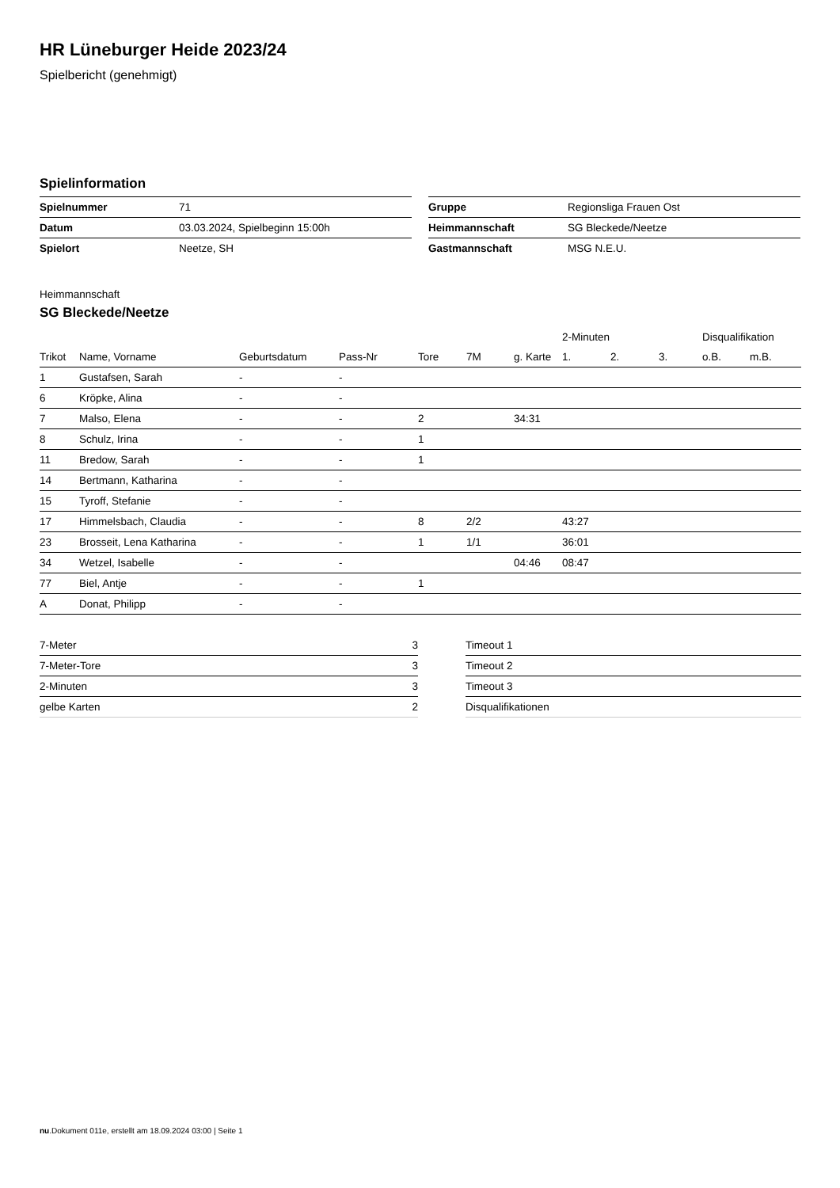HR Lüneburger Heide 2023/24
Spielbericht (genehmigt)
Spielinformation
| Spielnummer | 71 |
| Datum | 03.03.2024, Spielbeginn 15:00h |
| Spielort | Neetze, SH |
| Gruppe | Regionsliga Frauen Ost |
| Heimmannschaft | SG Bleckede/Neetze |
| Gastmannschaft | MSG N.E.U. |
Heimmannschaft
SG Bleckede/Neetze
| | | | | | | | 2-Minuten | | | Disqualifikation | |
| --- | --- | --- | --- | --- | --- | --- | --- | --- | --- | --- | --- |
| Trikot | Name, Vorname | Geburtsdatum | Pass-Nr | Tore | 7M | g. Karte | 1. | 2. | 3. | o.B. | m.B. |
| 1 | Gustafsen, Sarah | - | - | | | | | | | | |
| 6 | Kröpke, Alina | - | - | | | | | | | | |
| 7 | Malso, Elena | - | - | 2 | | 34:31 | | | | | |
| 8 | Schulz, Irina | - | - | 1 | | | | | | | |
| 11 | Bredow, Sarah | - | - | 1 | | | | | | | |
| 14 | Bertmann, Katharina | - | - | | | | | | | | |
| 15 | Tyroff, Stefanie | - | - | | | | | | | | |
| 17 | Himmelsbach, Claudia | - | - | 8 | 2/2 | | 43:27 | | | | |
| 23 | Brosseit, Lena Katharina | - | - | 1 | 1/1 | | 36:01 | | | | |
| 34 | Wetzel, Isabelle | - | - | | | 04:46 | 08:47 | | | | |
| 77 | Biel, Antje | - | - | 1 | | | | | | | |
| A | Donat, Philipp | - | - | | | | | | | | |
| 7-Meter | 3 |
| 7-Meter-Tore | 3 |
| 2-Minuten | 3 |
| gelbe Karten | 2 |
| Timeout 1 |
| Timeout 2 |
| Timeout 3 |
| Disqualifikationen |
nu.Dokument 011e, erstellt am 18.09.2024 03:00 | Seite 1